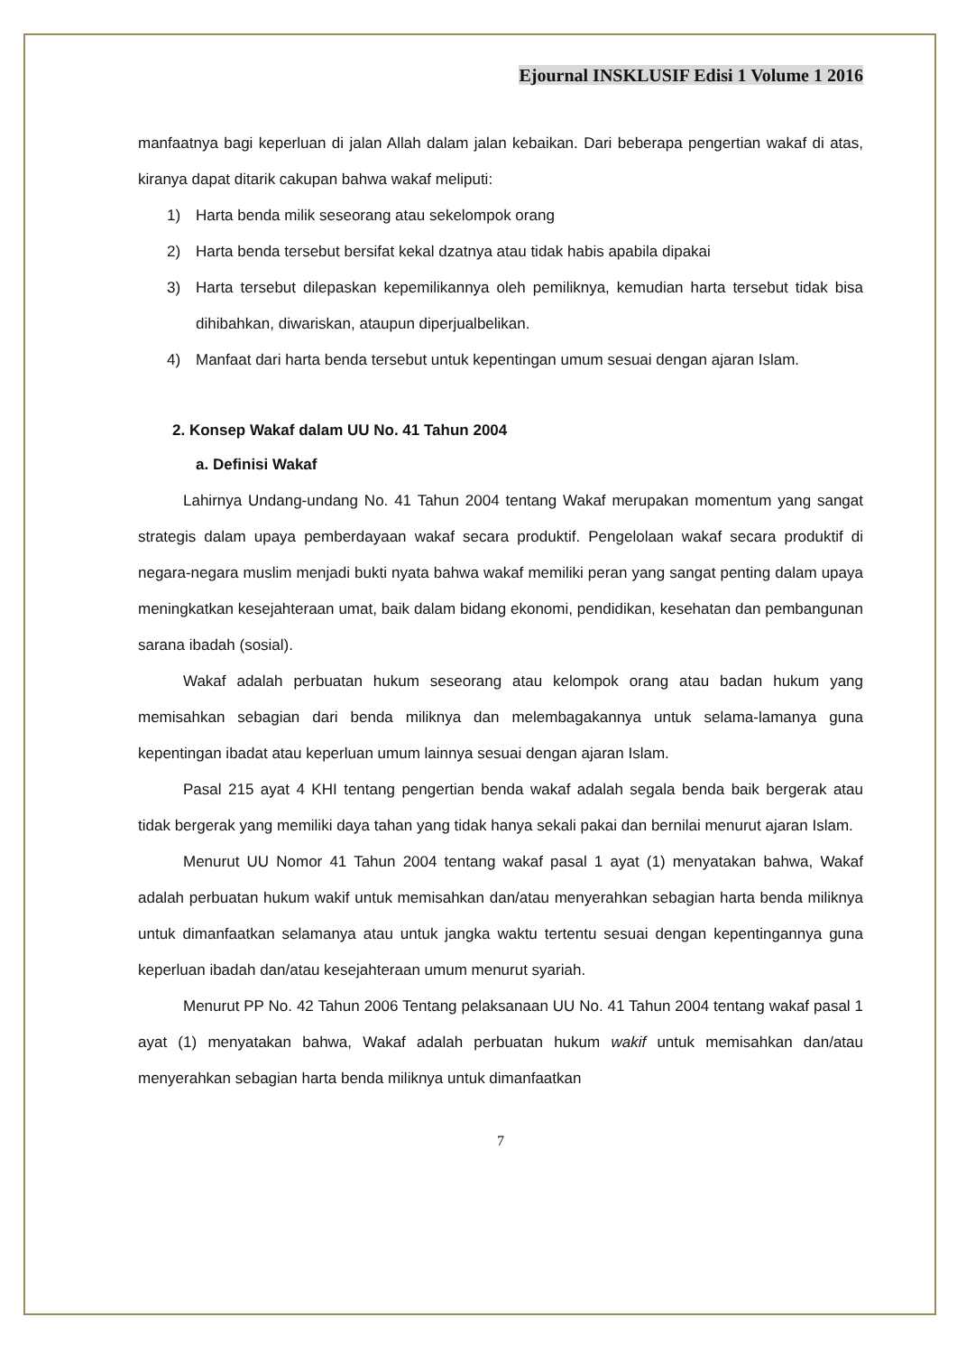Ejournal INSKLUSIF Edisi 1 Volume 1 2016
manfaatnya bagi keperluan di jalan Allah dalam jalan kebaikan. Dari beberapa pengertian wakaf di atas, kiranya dapat ditarik cakupan bahwa wakaf meliputi:
1) Harta benda milik seseorang atau sekelompok orang
2) Harta benda tersebut bersifat kekal dzatnya atau tidak habis apabila dipakai
3) Harta tersebut dilepaskan kepemilikannya oleh pemiliknya, kemudian harta tersebut tidak bisa dihibahkan, diwariskan, ataupun diperjualbelikan.
4) Manfaat dari harta benda tersebut untuk kepentingan umum sesuai dengan ajaran Islam.
2. Konsep Wakaf dalam UU No. 41 Tahun 2004
a. Definisi Wakaf
Lahirnya Undang-undang No. 41 Tahun 2004 tentang Wakaf merupakan momentum yang sangat strategis dalam upaya pemberdayaan wakaf secara produktif. Pengelolaan wakaf secara produktif di negara-negara muslim menjadi bukti nyata bahwa wakaf memiliki peran yang sangat penting dalam upaya meningkatkan kesejahteraan umat, baik dalam bidang ekonomi, pendidikan, kesehatan dan pembangunan sarana ibadah (sosial).
Wakaf adalah perbuatan hukum seseorang atau kelompok orang atau badan hukum yang memisahkan sebagian dari benda miliknya dan melembagakannya untuk selama-lamanya guna kepentingan ibadat atau keperluan umum lainnya sesuai dengan ajaran Islam.
Pasal 215 ayat 4 KHI tentang pengertian benda wakaf adalah segala benda baik bergerak atau tidak bergerak yang memiliki daya tahan yang tidak hanya sekali pakai dan bernilai menurut ajaran Islam.
Menurut UU Nomor 41 Tahun 2004 tentang wakaf pasal 1 ayat (1) menyatakan bahwa, Wakaf adalah perbuatan hukum wakif untuk memisahkan dan/atau menyerahkan sebagian harta benda miliknya untuk dimanfaatkan selamanya atau untuk jangka waktu tertentu sesuai dengan kepentingannya guna keperluan ibadah dan/atau kesejahteraan umum menurut syariah.
Menurut PP No. 42 Tahun 2006 Tentang pelaksanaan UU No. 41 Tahun 2004 tentang wakaf pasal 1 ayat (1) menyatakan bahwa, Wakaf adalah perbuatan hukum wakif untuk memisahkan dan/atau menyerahkan sebagian harta benda miliknya untuk dimanfaatkan
7